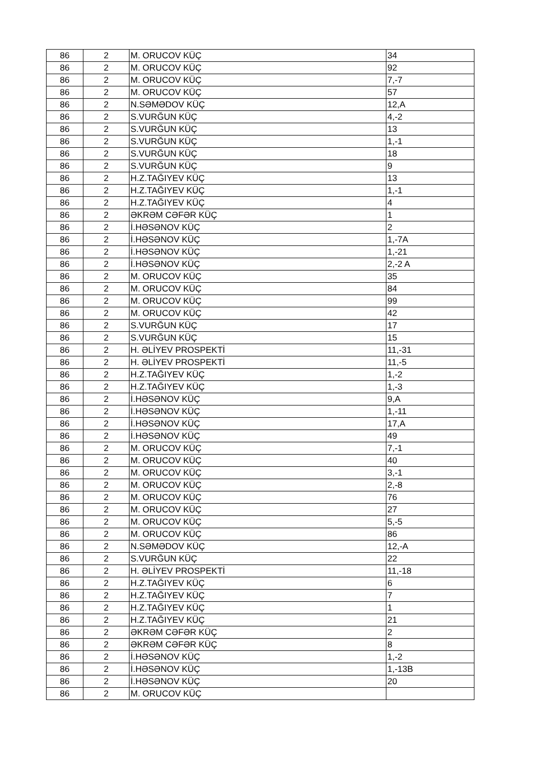| 86 | 2 | M. ORUCOV KÜÇ | 34 |
| 86 | 2 | M. ORUCOV KÜÇ | 92 |
| 86 | 2 | M. ORUCOV KÜÇ | 7,-7 |
| 86 | 2 | M. ORUCOV KÜÇ | 57 |
| 86 | 2 | N.SƏMƏDOV KÜÇ | 12,A |
| 86 | 2 | S.VURĞUN KÜÇ | 4,-2 |
| 86 | 2 | S.VURĞUN KÜÇ | 13 |
| 86 | 2 | S.VURĞUN KÜÇ | 1,-1 |
| 86 | 2 | S.VURĞUN KÜÇ | 18 |
| 86 | 2 | S.VURĞUN KÜÇ | 9 |
| 86 | 2 | H.Z.TAĞIYEV KÜÇ | 13 |
| 86 | 2 | H.Z.TAĞIYEV KÜÇ | 1,-1 |
| 86 | 2 | H.Z.TAĞIYEV KÜÇ | 4 |
| 86 | 2 | ƏKRƏM CƏFƏR KÜÇ | 1 |
| 86 | 2 | İ.HƏSƏNOV KÜÇ | 2 |
| 86 | 2 | İ.HƏSƏNOV KÜÇ | 1,-7A |
| 86 | 2 | İ.HƏSƏNOV KÜÇ | 1,-21 |
| 86 | 2 | İ.HƏSƏNOV KÜÇ | 2,-2 A |
| 86 | 2 | M. ORUCOV KÜÇ | 35 |
| 86 | 2 | M. ORUCOV KÜÇ | 84 |
| 86 | 2 | M. ORUCOV KÜÇ | 99 |
| 86 | 2 | M. ORUCOV KÜÇ | 42 |
| 86 | 2 | S.VURĞUN KÜÇ | 17 |
| 86 | 2 | S.VURĞUN KÜÇ | 15 |
| 86 | 2 | H. ƏLİYEV PROSPEKTİ | 11,-31 |
| 86 | 2 | H. ƏLİYEV PROSPEKTİ | 11,-5 |
| 86 | 2 | H.Z.TAĞIYEV KÜÇ | 1,-2 |
| 86 | 2 | H.Z.TAĞIYEV KÜÇ | 1,-3 |
| 86 | 2 | İ.HƏSƏNOV KÜÇ | 9,A |
| 86 | 2 | İ.HƏSƏNOV KÜÇ | 1,-11 |
| 86 | 2 | İ.HƏSƏNOV KÜÇ | 17,A |
| 86 | 2 | İ.HƏSƏNOV KÜÇ | 49 |
| 86 | 2 | M. ORUCOV KÜÇ | 7,-1 |
| 86 | 2 | M. ORUCOV KÜÇ | 40 |
| 86 | 2 | M. ORUCOV KÜÇ | 3,-1 |
| 86 | 2 | M. ORUCOV KÜÇ | 2,-8 |
| 86 | 2 | M. ORUCOV KÜÇ | 76 |
| 86 | 2 | M. ORUCOV KÜÇ | 27 |
| 86 | 2 | M. ORUCOV KÜÇ | 5,-5 |
| 86 | 2 | M. ORUCOV KÜÇ | 86 |
| 86 | 2 | N.SƏMƏDOV KÜÇ | 12,-A |
| 86 | 2 | S.VURĞUN KÜÇ | 22 |
| 86 | 2 | H. ƏLİYEV PROSPEKTİ | 11,-18 |
| 86 | 2 | H.Z.TAĞIYEV KÜÇ | 6 |
| 86 | 2 | H.Z.TAĞIYEV KÜÇ | 7 |
| 86 | 2 | H.Z.TAĞIYEV KÜÇ | 1 |
| 86 | 2 | H.Z.TAĞIYEV KÜÇ | 21 |
| 86 | 2 | ƏKRƏM CƏFƏR KÜÇ | 2 |
| 86 | 2 | ƏKRƏM CƏFƏR KÜÇ | 8 |
| 86 | 2 | İ.HƏSƏNOV KÜÇ | 1,-2 |
| 86 | 2 | İ.HƏSƏNOV KÜÇ | 1,-13B |
| 86 | 2 | İ.HƏSƏNOV KÜÇ | 20 |
| 86 | 2 | M. ORUCOV KÜÇ | |